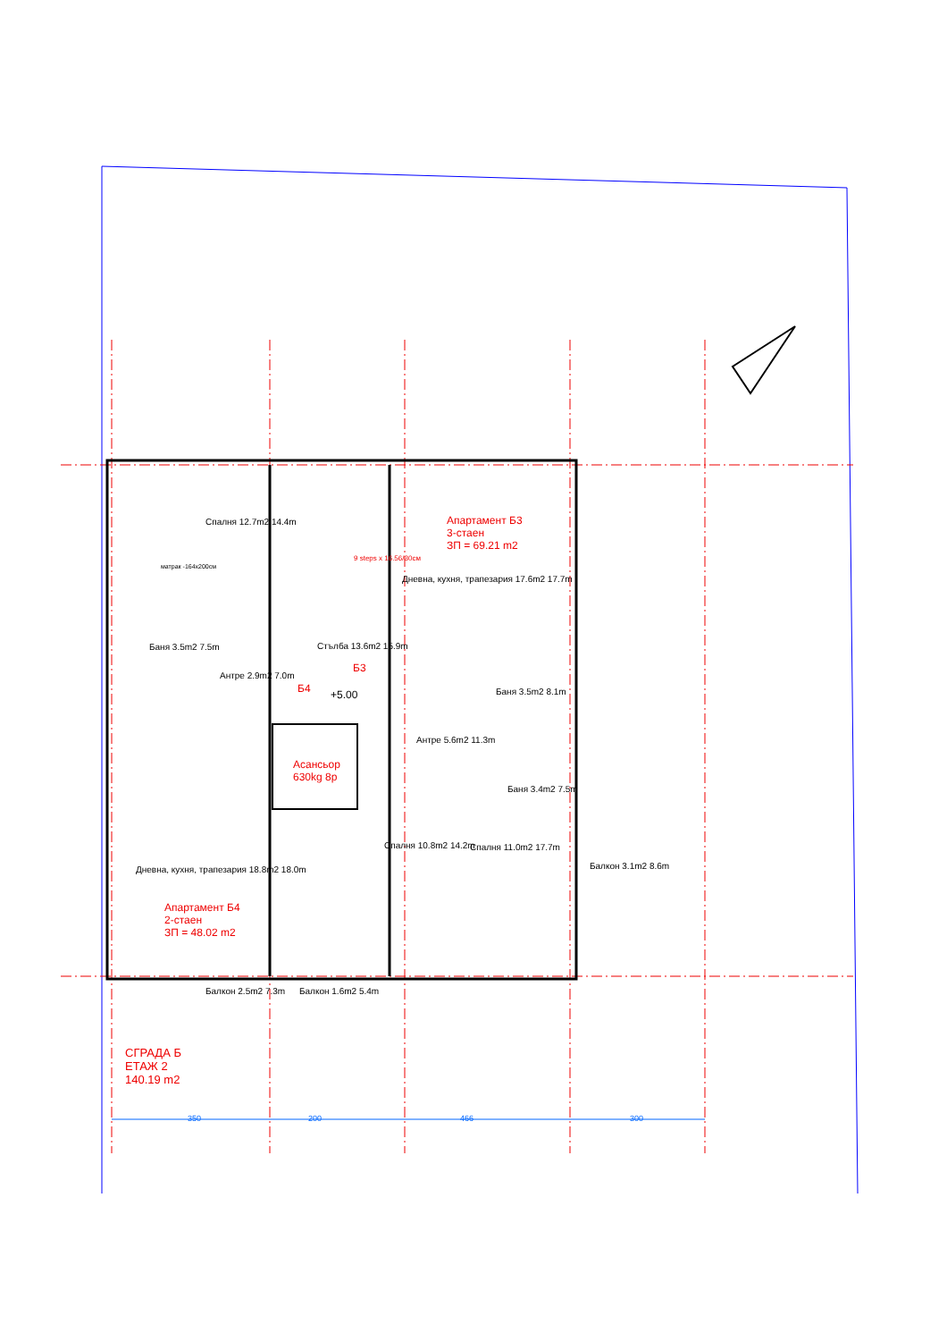Спалня 12.7m2 14.4m
матрак -164x200см
Баня 3.5m2 7.5m
Антре 2.9m2 7.0m
Стълба 13.6m2 15.9m
Б3
Б4 +5.00
Апартамент Б3
3-стаен
ЗП = 69.21 m2
Дневна, кухня, трапезария 17.6m2 17.7m
Баня 3.5m2 8.1m
Антре 5.6m2 11.3m
Асансьор
630kg 8p
Баня 3.4m2 7.5m
Спалня 10.8m2 14.2m Спалня 11.0m2 17.7m
Балкон 3.1m2 8.6m
Дневна, кухня, трапезария 18.8m2 18.0m
Апартамент Б4
2-стаен
ЗП = 48.02 m2
Балкон 2.5m2 7.3m Балкон 1.6m2 5.4m
9 steps x 16.56/30см
350 200 466 300
СГРАДА Б
ЕТАЖ 2
140.19 m2